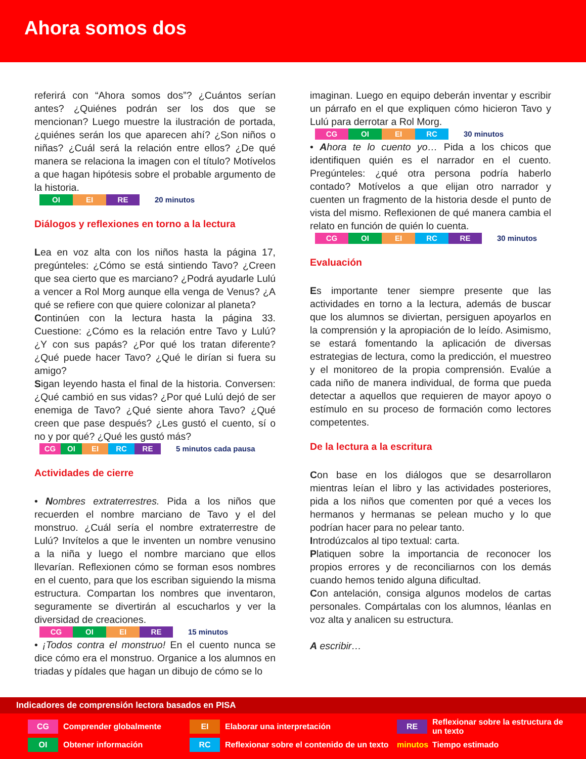Ahora somos dos
referirá con “Ahora somos dos”? ¿Cuántos serían antes? ¿Quiénes podrán ser los dos que se mencionan? Luego muestre la ilustración de portada, ¿quiénes serán los que aparecen ahí? ¿Son niños o niñas? ¿Cuál será la relación entre ellos? ¿De qué manera se relaciona la imagen con el título? Motívelos a que hagan hipótesis sobre el probable argumento de la historia.
OI EI RE 20 minutos
Diálogos y reflexiones en torno a la lectura
Lea en voz alta con los niños hasta la página 17, pregúnteles: ¿Cómo se está sintiendo Tavo? ¿Creen que sea cierto que es marciano? ¿Podrá ayudarle Lulú a vencer a Rol Morg aunque ella venga de Venus? ¿A qué se refiere con que quiere colonizar al planeta?
Continúen con la lectura hasta la página 33. Cuestione: ¿Cómo es la relación entre Tavo y Lulú? ¿Y con sus papás? ¿Por qué los tratan diferente? ¿Qué puede hacer Tavo? ¿Qué le dirían si fuera su amigo?
Sigan leyendo hasta el final de la historia. Conversen: ¿Qué cambió en sus vidas? ¿Por qué Lulú dejó de ser enemiga de Tavo? ¿Qué siente ahora Tavo? ¿Qué creen que pase después? ¿Les gustó el cuento, sí o no y por qué? ¿Qué les gustó más?
CG OI EI RC RE 5 minutos cada pausa
Actividades de cierre
• Nombres extraterrestres. Pida a los niños que recuerden el nombre marciano de Tavo y el del monstruo. ¿Cuál sería el nombre extraterrestre de Lulú? Invítelos a que le inventen un nombre venusino a la niña y luego el nombre marciano que ellos llevarían. Reflexionen cómo se forman esos nombres en el cuento, para que los escriban siguiendo la misma estructura. Compartan los nombres que inventaron, seguramente se divertirán al escucharlos y ver la diversidad de creaciones.
CG OI EI RE 15 minutos
• ¡Todos contra el monstruo! En el cuento nunca se dice cómo era el monstruo. Organice a los alumnos en triadas y pídales que hagan un dibujo de cómo se lo
imaginan. Luego en equipo deberán inventar y escribir un párrafo en el que expliquen cómo hicieron Tavo y Lulú para derrotar a Rol Morg.
CG OI EI RC 30 minutos
• Ahora te lo cuento yo… Pida a los chicos que identifiquen quién es el narrador en el cuento. Pregúnteles: ¿qué otra persona podría haberlo contado? Motívelos a que elijan otro narrador y cuenten un fragmento de la historia desde el punto de vista del mismo. Reflexionen de qué manera cambia el relato en función de quién lo cuenta.
CG OI EI RC RE 30 minutos
Evaluación
Es importante tener siempre presente que las actividades en torno a la lectura, además de buscar que los alumnos se diviertan, persiguen apoyarlos en la comprensión y la apropiación de lo leído. Asimismo, se estará fomentando la aplicación de diversas estrategias de lectura, como la predicción, el muestreo y el monitoreo de la propia comprensión. Evalúe a cada niño de manera individual, de forma que pueda detectar a aquellos que requieren de mayor apoyo o estímulo en su proceso de formación como lectores competentes.
De la lectura a la escritura
Con base en los diálogos que se desarrollaron mientras leían el libro y las actividades posteriores, pida a los niños que comenten por qué a veces los hermanos y hermanas se pelean mucho y lo que podrían hacer para no pelear tanto.
Introdúzcalos al tipo textual: carta.
Platiquen sobre la importancia de reconocer los propios errores y de reconciliarnos con los demás cuando hemos tenido alguna dificultad.
Con antelación, consiga algunos modelos de cartas personales. Compártalas con los alumnos, léanlas en voz alta y analicen su estructura.
A escribir…
Indicadores de comprensión lectora basados en PISA
CG Comprender globalmente EI Elaborar una interpretación RE Reflexionar sobre la estructura de un texto OI Obtener información RC Reflexionar sobre el contenido de un texto minutos Tiempo estimado